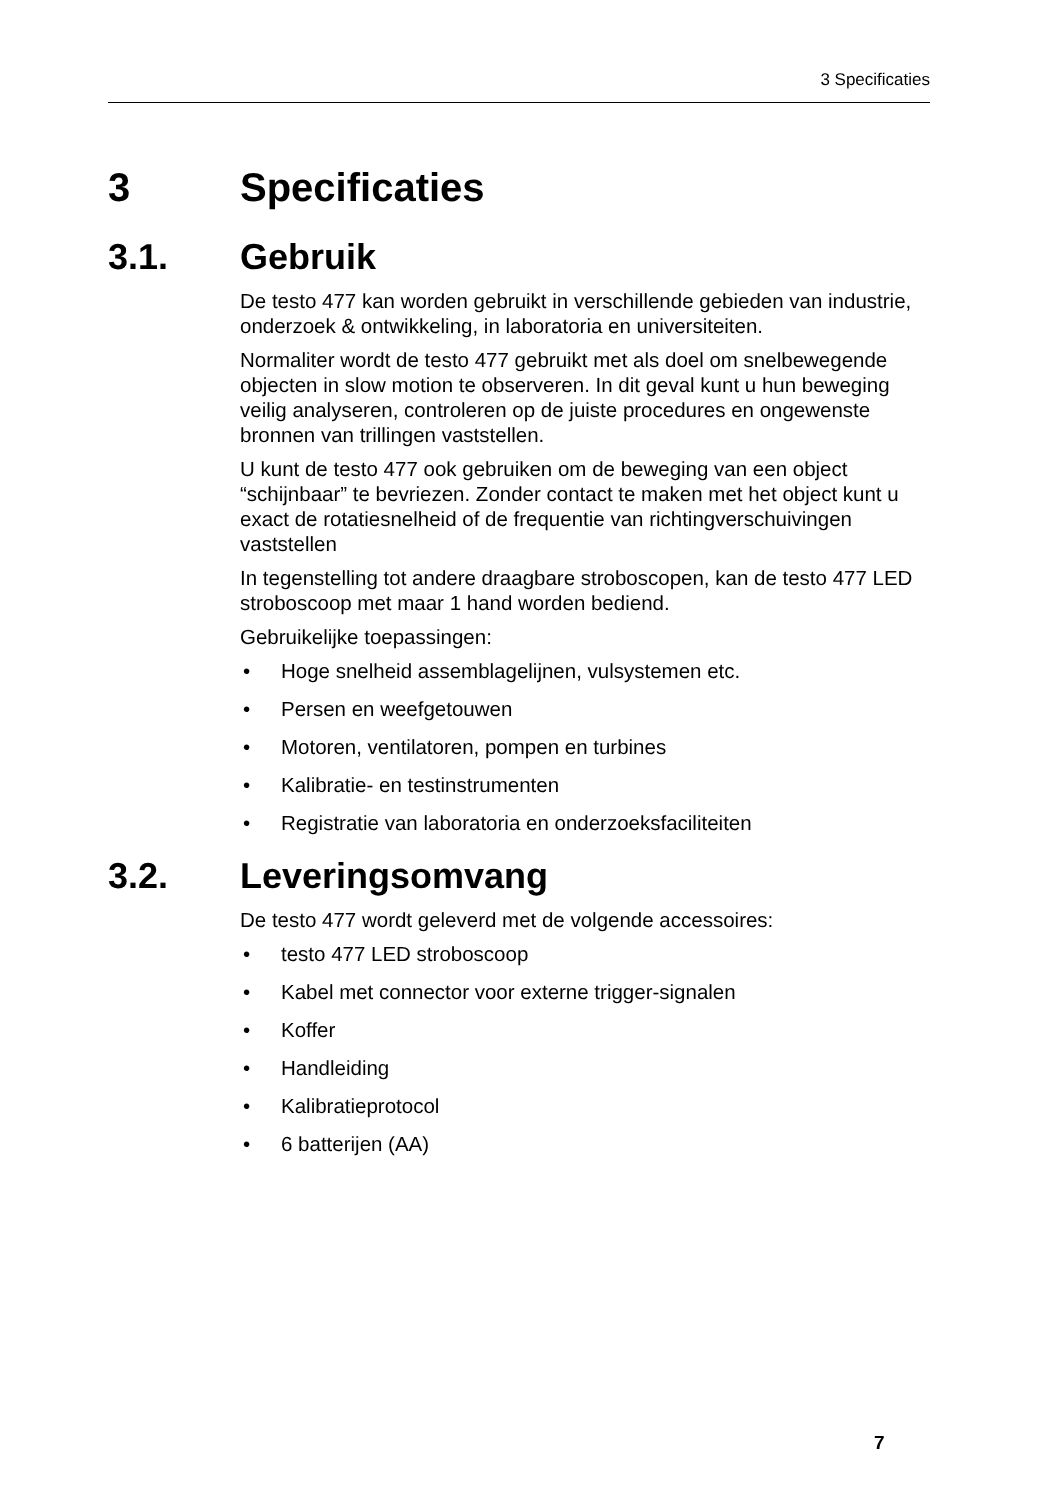3 Specificaties
3 Specificaties
3.1. Gebruik
De testo 477 kan worden gebruikt in verschillende gebieden van industrie, onderzoek & ontwikkeling, in laboratoria en universiteiten.
Normaliter wordt de testo 477 gebruikt met als doel om snelbewegende objecten in slow motion te observeren. In dit geval kunt u hun beweging veilig analyseren, controleren op de juiste procedures en ongewenste bronnen van trillingen vaststellen.
U kunt de testo 477 ook gebruiken om de beweging van een object “schijnbaar” te bevriezen. Zonder contact te maken met het object kunt u exact de rotatiesnelheid of de frequentie van richtingverschuivingen vaststellen
In tegenstelling tot andere draagbare stroboscopen, kan de testo 477 LED stroboscoop met maar 1 hand worden bediend.
Gebruikelijke toepassingen:
• Hoge snelheid assemblagelijnen, vulsystemen etc.
• Persen en weefgetouwen
• Motoren, ventilatoren, pompen en turbines
• Kalibratie- en testinstrumenten
• Registratie van laboratoria en onderzoeksfaciliteiten
3.2. Leveringsomvang
De testo 477 wordt geleverd met de volgende accessoires:
• testo 477 LED stroboscoop
• Kabel met connector voor externe trigger-signalen
• Koffer
• Handleiding
• Kalibratieprotocol
• 6 batterijen (AA)
7